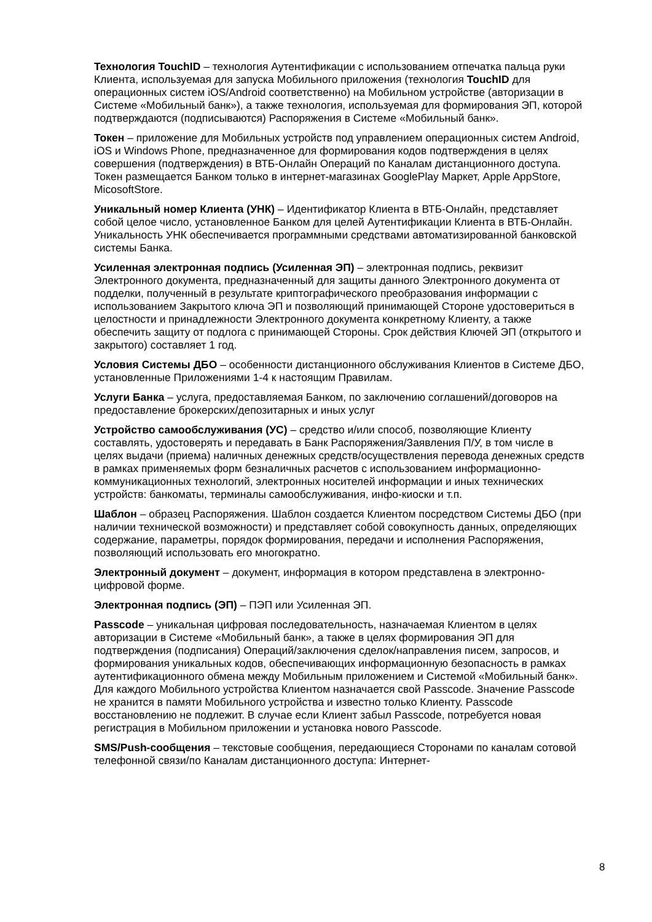Технология TouchID – технология Аутентификации с использованием отпечатка пальца руки Клиента, используемая для запуска Мобильного приложения (технология TouchID для операционных систем iOS/Android соответственно) на Мобильном устройстве (авторизации в Системе «Мобильный банк»), а также технология, используемая для формирования ЭП, которой подтверждаются (подписываются) Распоряжения в Системе «Мобильный банк».
Токен – приложение для Мобильных устройств под управлением операционных систем Android, iOS и Windows Phone, предназначенное для формирования кодов подтверждения в целях совершения (подтверждения) в ВТБ-Онлайн Операций по Каналам дистанционного доступа. Токен размещается Банком только в интернет-магазинах GooglePlay Маркет, Apple AppStore, MicosoftStore.
Уникальный номер Клиента (УНК) – Идентификатор Клиента в ВТБ-Онлайн, представляет собой целое число, установленное Банком для целей Аутентификации Клиента в ВТБ-Онлайн. Уникальность УНК обеспечивается программными средствами автоматизированной банковской системы Банка.
Усиленная электронная подпись (Усиленная ЭП) – электронная подпись, реквизит Электронного документа, предназначенный для защиты данного Электронного документа от подделки, полученный в результате криптографического преобразования информации с использованием Закрытого ключа ЭП и позволяющий принимающей Стороне удостовериться в целостности и принадлежности Электронного документа конкретному Клиенту, а также обеспечить защиту от подлога с принимающей Стороны. Срок действия Ключей ЭП (открытого и закрытого) составляет 1 год.
Условия Системы ДБО – особенности дистанционного обслуживания Клиентов в Системе ДБО, установленные Приложениями 1-4 к настоящим Правилам.
Услуги Банка – услуга, предоставляемая Банком, по заключению соглашений/договоров на предоставление брокерских/депозитарных и иных услуг
Устройство самообслуживания (УС) – средство и/или способ, позволяющие Клиенту составлять, удостоверять и передавать в Банк Распоряжения/Заявления П/У, в том числе в целях выдачи (приема) наличных денежных средств/осуществления перевода денежных средств в рамках применяемых форм безналичных расчетов с использованием информационно-коммуникационных технологий, электронных носителей информации и иных технических устройств: банкоматы, терминалы самообслуживания, инфо-киоски и т.п.
Шаблон – образец Распоряжения. Шаблон создается Клиентом посредством Системы ДБО (при наличии технической возможности) и представляет собой совокупность данных, определяющих содержание, параметры, порядок формирования, передачи и исполнения Распоряжения, позволяющий использовать его многократно.
Электронный документ – документ, информация в котором представлена в электронно-цифровой форме.
Электронная подпись (ЭП) – ПЭП или Усиленная ЭП.
Passcode – уникальная цифровая последовательность, назначаемая Клиентом в целях авторизации в Системе «Мобильный банк», а также в целях формирования ЭП для подтверждения (подписания) Операций/заключения сделок/направления писем, запросов, и формирования уникальных кодов, обеспечивающих информационную безопасность в рамках аутентификационного обмена между Мобильным приложением и Системой «Мобильный банк». Для каждого Мобильного устройства Клиентом назначается свой Passcode. Значение Passcode не хранится в памяти Мобильного устройства и известно только Клиенту. Passcode восстановлению не подлежит. В случае если Клиент забыл Passcode, потребуется новая регистрация в Мобильном приложении и установка нового Passcode.
SMS/Push-сообщения – текстовые сообщения, передающиеся Сторонами по каналам сотовой телефонной связи/по Каналам дистанционного доступа: Интернет-
8